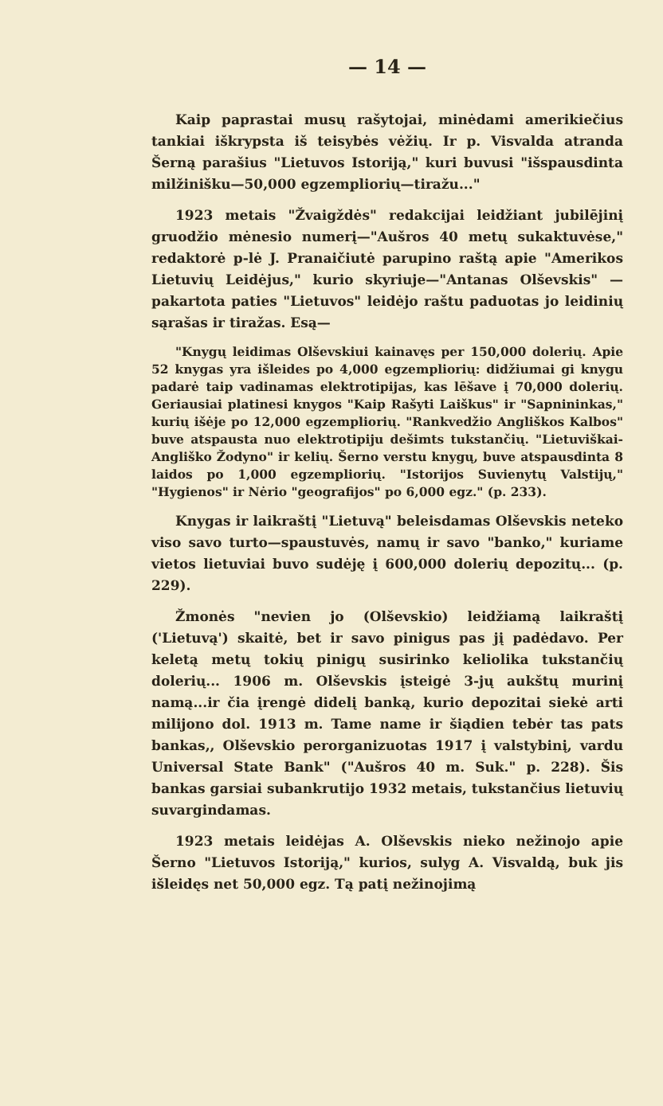— 14 —
Kaip paprastai musų rašytojai, minėdami amerikiečius tankiai iškrypsta iš teisybės vėžių. Ir p. Visvalda atranda Šerną parašius "Lietuvos Istoriją," kuri buvusi "išspausdinta milžinišku—50,000 egzempliorių—tiražu..."
1923 metais "Žvaigždės" redakcijai leidžiant jubilējinį gruodžio mėnesio numerį—"Aušros 40 metų sukaktuvėse," redaktorė p-lė J. Pranaičiutė parupino raštą apie "Amerikos Lietuvių Leidėjus," kurio skyriuje—"Antanas Olševskis" — pakartota paties "Lietuvos" leidėjo raštu paduotas jo leidinių sąrašas ir tiražas. Esą—
"Knygų leidimas Olševskiui kainavęs per 150,000 dolerių. Apie 52 knygas yra išleides po 4,000 egzempliorių: didžiumai gi knygu padarė taip vadinamas elektrotipijas, kas lēšave į 70,000 dolerių. Geriausiai platinesi knygos "Kaip Rašyti Laiškus" ir "Sapnininkas," kurių išėje po 12,000 egzempliorių. "Rankvedžio Angliškos Kalbos" buve atspausta nuo elektrotipiju dešimts tukstančių. "Lietuviškai-Angliško Žodyno" ir kelių. Šerno verstu knygų, buve atspausdinta 8 laidos po 1,000 egzempliorių. "Istorijos Suvienytų Valstijų," "Hygienos" ir Nėrio "geografijos" po 6,000 egz." (p. 233).
Knygas ir laikraštį "Lietuvą" beleisdamas Olševskis neteko viso savo turto—spaustuvės, namų ir savo "banko," kuriame vietos lietuviai buvo sudėję į 600,000 dolerių depozitų... (p. 229).
Žmonės "nevien jo (Olševskio) leidžiamą laikraštį ('Lietuvą') skaitė, bet ir savo pinigus pas jį padėdavo. Per keletą metų tokių pinigų susirinko keliolika tukstančių dolerių... 1906 m. Olševskis įsteigė 3-jų aukštų murinį namą...ir čia įrengė didelį banką, kurio depozitai siekė arti milijono dol. 1913 m. Tame name ir šiądien tebėr tas pats bankas,, Olševskio perorganizuotas 1917 į valstybinį, vardu Universal State Bank" ("Aušros 40 m. Suk." p. 228). Šis bankas garsiai subankrutijo 1932 metais, tukstančius lietuvių suvargindamas.
1923 metais leidėjas A. Olševskis nieko nežinojo apie Šerno "Lietuvos Istoriją," kurios, sulyg A. Visvaldą, buk jis išleidęs net 50,000 egz. Tą patį nežinojimą